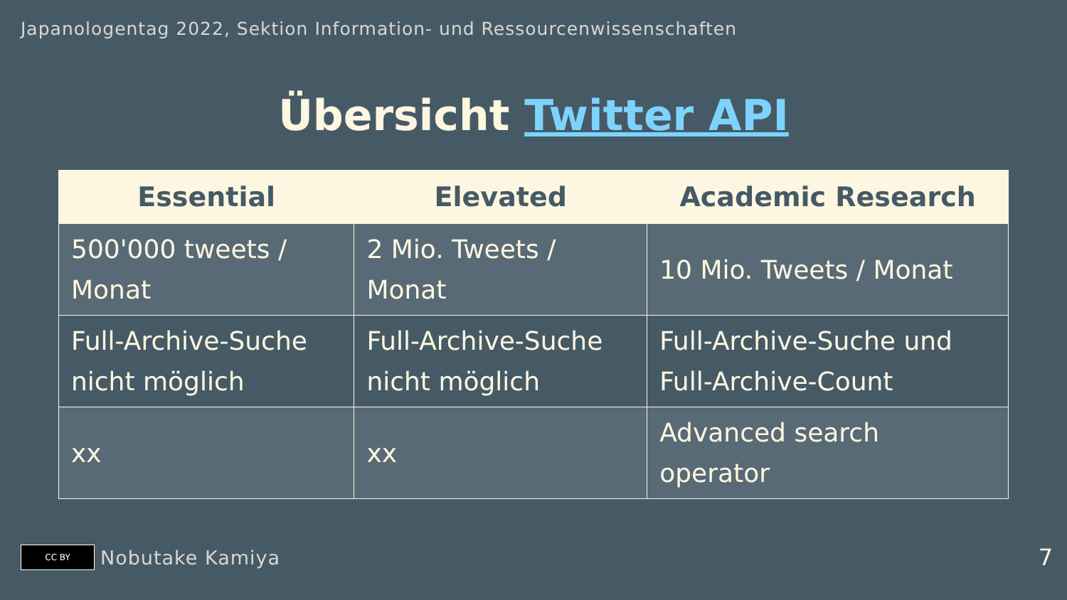Japanologentag 2022, Sektion Information- und Ressourcenwissenschaften
Übersicht Twitter API
| Essential | Elevated | Academic Research |
| --- | --- | --- |
| 500'000 tweets / Monat | 2 Mio. Tweets / Monat | 10 Mio. Tweets / Monat |
| Full-Archive-Suche nicht möglich | Full-Archive-Suche nicht möglich | Full-Archive-Suche und Full-Archive-Count |
| xx | xx | Advanced search operator |
CC BY
Nobutake Kamiya 7